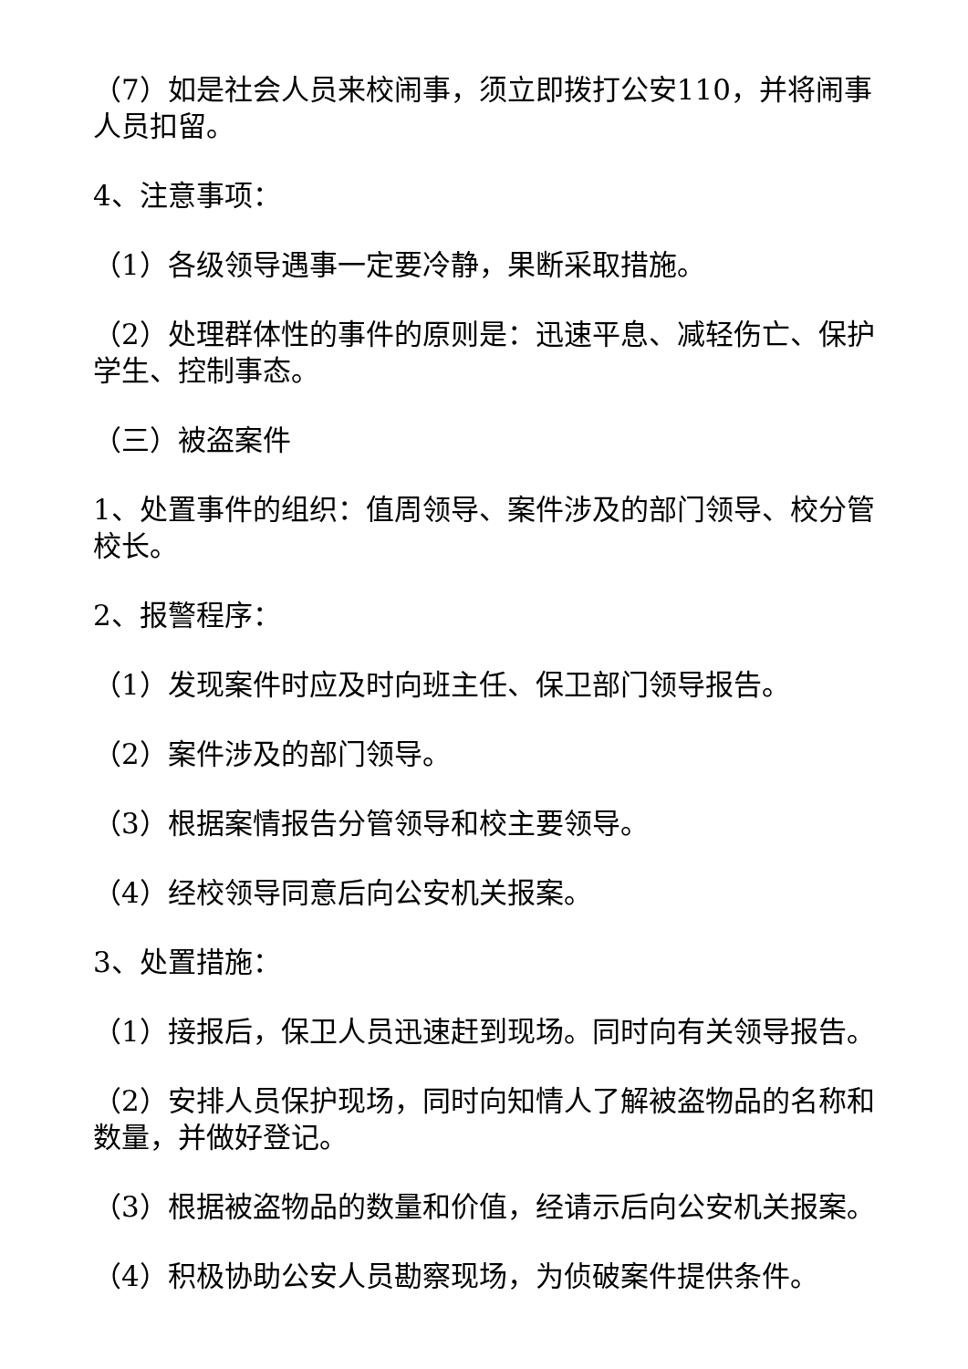（7）如是社会人员来校闹事，须立即拨打公安110，并将闹事人员扣留。
4、注意事项：
（1）各级领导遇事一定要冷静，果断采取措施。
（2）处理群体性的事件的原则是：迅速平息、减轻伤亡、保护学生、控制事态。
（三）被盗案件
1、处置事件的组织：值周领导、案件涉及的部门领导、校分管校长。
2、报警程序：
（1）发现案件时应及时向班主任、保卫部门领导报告。
（2）案件涉及的部门领导。
（3）根据案情报告分管领导和校主要领导。
（4）经校领导同意后向公安机关报案。
3、处置措施：
（1）接报后，保卫人员迅速赶到现场。同时向有关领导报告。
（2）安排人员保护现场，同时向知情人了解被盗物品的名称和数量，并做好登记。
（3）根据被盗物品的数量和价值，经请示后向公安机关报案。
（4）积极协助公安人员勘察现场，为侦破案件提供条件。